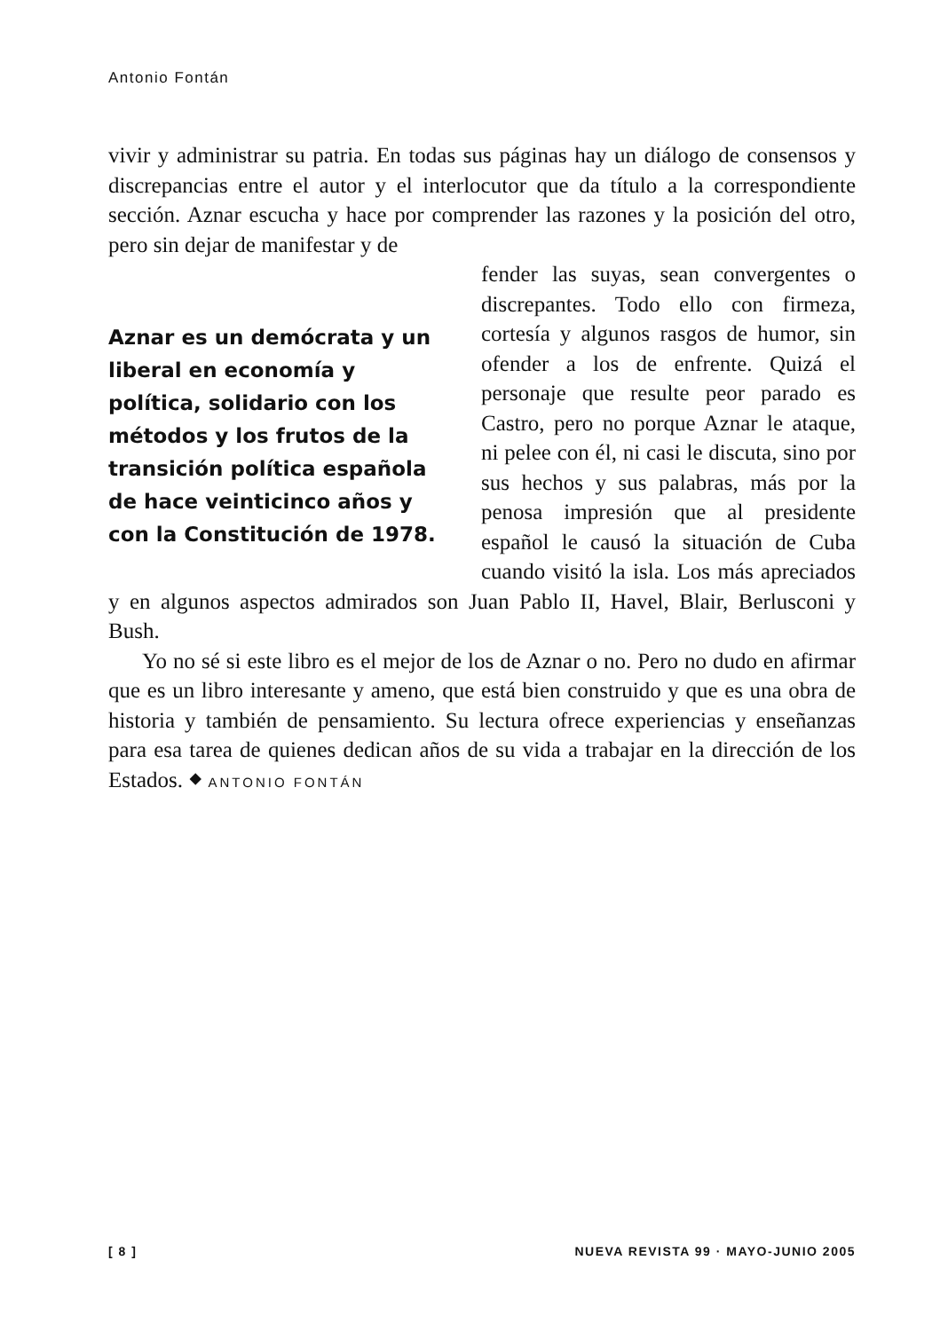Antonio Fontán
vivir y administrar su patria. En todas sus páginas hay un diálogo de consensos y discrepancias entre el autor y el interlocutor que da título a la correspondiente sección. Aznar escucha y hace por comprender las razones y la posición del otro, pero sin dejar de manifestar y de
Aznar es un demócrata y un liberal en economía y política, solidario con los métodos y los frutos de la transición política española de hace veinticinco años y con la Constitución de 1978.
fender las suyas, sean convergentes o discrepantes. Todo ello con firmeza, cortesía y algunos rasgos de humor, sin ofender a los de enfrente. Quizá el personaje que resulte peor parado es Castro, pero no porque Aznar le ataque, ni pelee con él, ni casi le discuta, sino por sus hechos y sus palabras, más por la penosa impresión que al presidente español le causó la situación de Cuba cuando visitó la isla. Los más apreciados y en algunos aspectos admirados son Juan Pablo II, Havel, Blair, Berlusconi y Bush.
Yo no sé si este libro es el mejor de los de Aznar o no. Pero no dudo en afirmar que es un libro interesante y ameno, que está bien construido y que es una obra de historia y también de pensamiento. Su lectura ofrece experiencias y enseñanzas para esa tarea de quienes dedican años de su vida a trabajar en la dirección de los Estados. ⬥ ANTONIO FONTÁN
[ 8 ] NUEVA REVISTA 99 · MAYO-JUNIO 2005